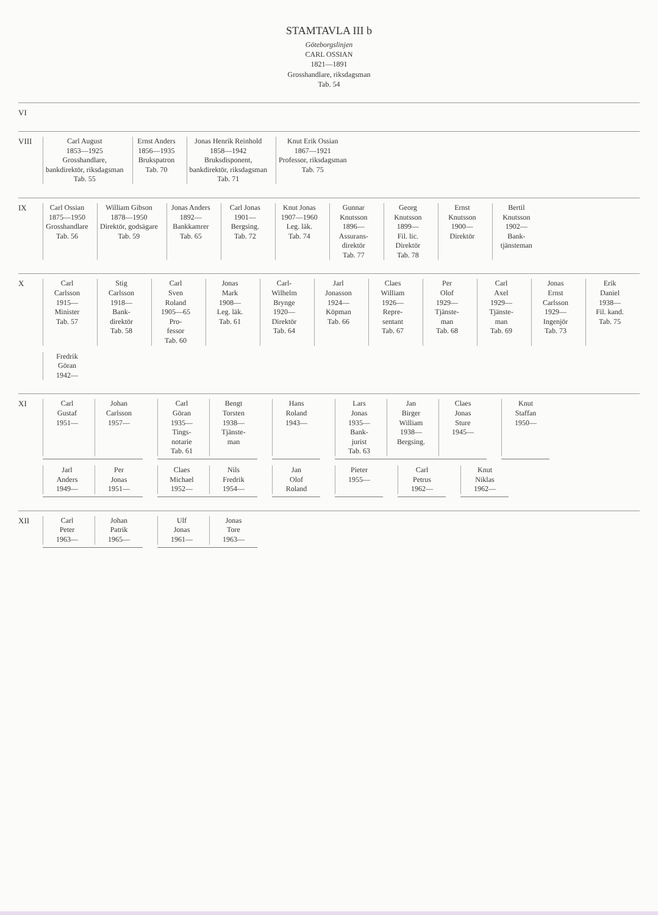STAMTAVLA III b
Göteborgslinjen
CARL OSSIAN
1821—1891
Grosshandlare, riksdagsman
Tab. 54
VI
VIII
Carl August
1853—1925
Grosshandlare,
bankdirektör, riksdagsman
Tab. 55
Ernst Anders
1856—1935
Brukspatron
Tab. 70
Jonas Henrik Reinhold
1858—1942
Bruksdisponent,
bankdirektör, riksdagsman
Tab. 71
Knut Erik Ossian
1867—1921
Professor, riksdagsman
Tab. 75
IX
Carl Ossian
1875—1950
Grosshandlare
Tab. 56
William Gibson
1878—1950
Direktör, godsägare
Tab. 59
Jonas Anders
1892—
Bankkamrer
Tab. 65
Carl Jonas
1901—
Bergsing.
Tab. 72
Knut Jonas
1907—1960
Leg. läk.
Tab. 74
Gunnar
Knutsson
1896—
Assurans-
direktör
Tab. 77
Georg
Knutsson
1899—
Fil. lic.
Direktör
Tab. 78
Ernst
Knutsson
1900—
Direktör
Bertil
Knutsson
1902—
Bank-
tjänsteman
X
Carl
Carlsson
1915—
Minister
Tab. 57
Stig
Carlsson
1918—
Bank-
direktör
Tab. 58
Carl
Sven
Roland
1905—65
Pro-
fessor
Tab. 60
Jonas
Mark
1908—
Leg. läk.
Tab. 61
Carl-
Wilhelm
Brynge
1920—
Direktör
Tab. 64
Jarl
Jonasson
1924—
Köpman
Tab. 66
Claes
William
1926—
Repre-
sentant
Tab. 67
Per
Olof
1929—
Tjänste-
man
Tab. 68
Carl
Axel
1929—
Tjänste-
man
Tab. 69
Jonas
Ernst
Carlsson
1929—
Ingenjör
Tab. 73
Erik
Daniel
1938—
Fil. kand.
Tab. 75
Fredrik
Göran
1942—
XI
Carl
Gustaf
1951—
Johan
Carlsson
1957—
Carl
Göran
1935—
Tings-
notarie
Tab. 61
Bengt
Torsten
1938—
Tjänste-
man
Hans
Roland
1943—
Lars
Jonas
1935—
Bank-
jurist
Tab. 63
Jan
Birger
William
1938—
Bergsing.
Claes
Jonas
Sture
1945—
Knut
Staffan
1950—
Jarl
Anders
1949—
Per
Jonas
1951—
Claes
Michael
1952—
Nils
Fredrik
1954—
Jan
Olof
Roland
Pieter
1955—
Carl
Petrus
1962—
Knut
Niklas
1962—
XII
Carl
Peter
1963—
Johan
Patrik
1965—
Ulf
Jonas
1961—
Jonas
Tore
1963—